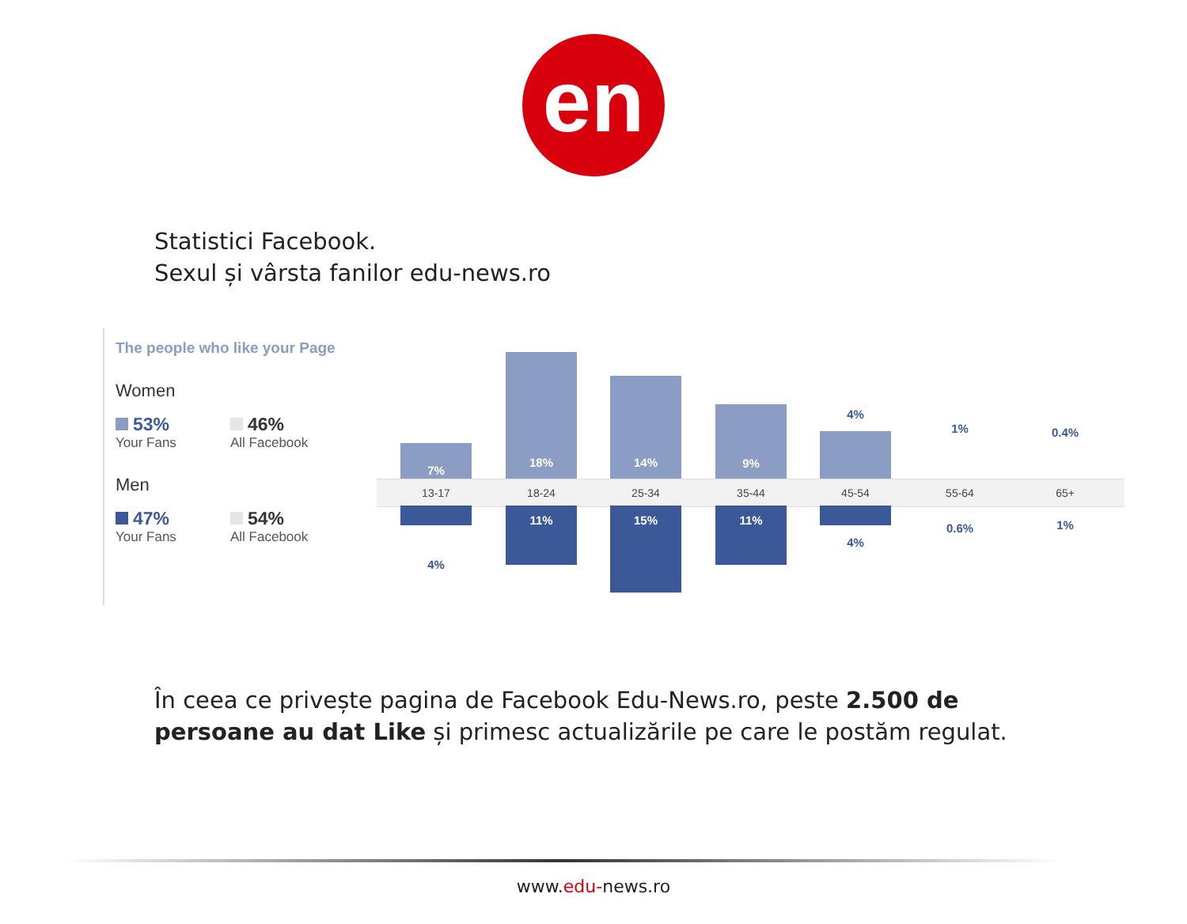en
Statistici Facebook.
Sexul și vârsta fanilor edu-news.ro
The people who like your Page
Women
53%
Your Fans
46%
All Facebook
Men
47%
Your Fans
54%
All Facebook
13-17 18-24 25-34 35-44 45-54 55-64 65+
7%
18%
14%
9% 4%
1% 0.4%
4%
11% 15% 11%
4%
0.6% 1%
În ceea ce privește pagina de Facebook Edu-News.ro, peste 2.500 de persoane au dat Like și primesc actualizările pe care le postăm regulat.
www.edu-news.ro